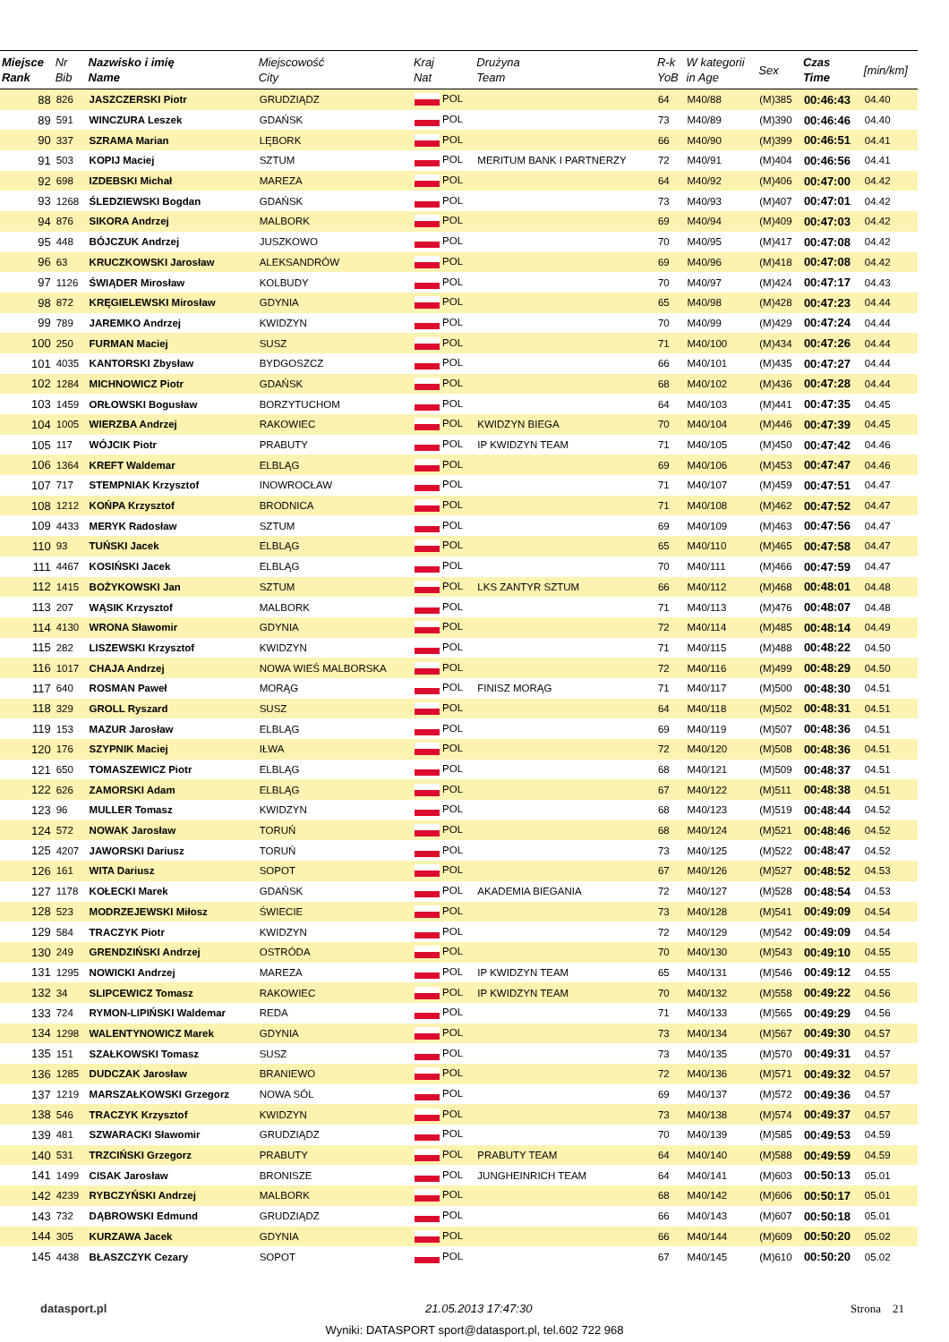| Miejsce Rank | Nr Bib | Nazwisko i imię Name | Miejscowość City | Kraj Nat | Drużyna Team | R-k YoB | W kategorii in Age | Sex | Czas Time | [min/km] |
| --- | --- | --- | --- | --- | --- | --- | --- | --- | --- | --- |
| 88 | 826 | JASZCZERSKI Piotr | GRUDZIĄDZ | POL | | 64 | M40/88 | (M)385 | 00:46:43 | 04.40 |
| 89 | 591 | WINCZURA Leszek | GDAŃSK | POL | | 73 | M40/89 | (M)390 | 00:46:46 | 04.40 |
| 90 | 337 | SZRAMA Marian | LĘBORK | POL | | 66 | M40/90 | (M)399 | 00:46:51 | 04.41 |
| 91 | 503 | KOPIJ Maciej | SZTUM | POL | MERITUM BANK I PARTNERZY | 72 | M40/91 | (M)404 | 00:46:56 | 04.41 |
| 92 | 698 | IZDEBSKI Michał | MAREZA | POL | | 64 | M40/92 | (M)406 | 00:47:00 | 04.42 |
| 93 | 1268 | ŚLEDZIEWSKI Bogdan | GDAŃSK | POL | | 73 | M40/93 | (M)407 | 00:47:01 | 04.42 |
| 94 | 876 | SIKORA Andrzej | MALBORK | POL | | 69 | M40/94 | (M)409 | 00:47:03 | 04.42 |
| 95 | 448 | BÓJCZUK Andrzej | JUSZKOWO | POL | | 70 | M40/95 | (M)417 | 00:47:08 | 04.42 |
| 96 | 63 | KRUCZKOWSKI Jarosław | ALEKSANDRÓW | POL | | 69 | M40/96 | (M)418 | 00:47:08 | 04.42 |
| 97 | 1126 | ŚWIĄDER Mirosław | KOLBUDY | POL | | 70 | M40/97 | (M)424 | 00:47:17 | 04.43 |
| 98 | 872 | KRĘGIELEWSKI Mirosław | GDYNIA | POL | | 65 | M40/98 | (M)428 | 00:47:23 | 04.44 |
| 99 | 789 | JAREMKO Andrzej | KWIDZYN | POL | | 70 | M40/99 | (M)429 | 00:47:24 | 04.44 |
| 100 | 250 | FURMAN Maciej | SUSZ | POL | | 71 | M40/100 | (M)434 | 00:47:26 | 04.44 |
| 101 | 4035 | KANTORSKI Zbysław | BYDGOSZCZ | POL | | 66 | M40/101 | (M)435 | 00:47:27 | 04.44 |
| 102 | 1284 | MICHNOWICZ Piotr | GDAŃSK | POL | | 68 | M40/102 | (M)436 | 00:47:28 | 04.44 |
| 103 | 1459 | ORŁOWSKI Bogusław | BORZYTUCHOM | POL | | 64 | M40/103 | (M)441 | 00:47:35 | 04.45 |
| 104 | 1005 | WIERZBA Andrzej | RAKOWIEC | POL | KWIDZYN BIEGA | 70 | M40/104 | (M)446 | 00:47:39 | 04.45 |
| 105 | 117 | WÓJCIK Piotr | PRABUTY | POL | IP KWIDZYN TEAM | 71 | M40/105 | (M)450 | 00:47:42 | 04.46 |
| 106 | 1364 | KREFT Waldemar | ELBLĄG | POL | | 69 | M40/106 | (M)453 | 00:47:47 | 04.46 |
| 107 | 717 | STEMPNIAK Krzysztof | INOWROCŁAW | POL | | 71 | M40/107 | (M)459 | 00:47:51 | 04.47 |
| 108 | 1212 | KOŃPA Krzysztof | BRODNICA | POL | | 71 | M40/108 | (M)462 | 00:47:52 | 04.47 |
| 109 | 4433 | MERYK Radosław | SZTUM | POL | | 69 | M40/109 | (M)463 | 00:47:56 | 04.47 |
| 110 | 93 | TUŃSKI Jacek | ELBLĄG | POL | | 65 | M40/110 | (M)465 | 00:47:58 | 04.47 |
| 111 | 4467 | KOSIŃSKI Jacek | ELBLĄG | POL | | 70 | M40/111 | (M)466 | 00:47:59 | 04.47 |
| 112 | 1415 | BOŻYKOWSKI Jan | SZTUM | POL | LKS ZANTYR SZTUM | 66 | M40/112 | (M)468 | 00:48:01 | 04.48 |
| 113 | 207 | WĄSIK Krzysztof | MALBORK | POL | | 71 | M40/113 | (M)476 | 00:48:07 | 04.48 |
| 114 | 4130 | WRONA Sławomir | GDYNIA | POL | | 72 | M40/114 | (M)485 | 00:48:14 | 04.49 |
| 115 | 282 | LISZEWSKI Krzysztof | KWIDZYN | POL | | 71 | M40/115 | (M)488 | 00:48:22 | 04.50 |
| 116 | 1017 | CHAJA Andrzej | NOWA WIEŚ MALBORSKA | POL | | 72 | M40/116 | (M)499 | 00:48:29 | 04.50 |
| 117 | 640 | ROSMAN Paweł | MORĄG | POL | FINISZ MORĄG | 71 | M40/117 | (M)500 | 00:48:30 | 04.51 |
| 118 | 329 | GROLL Ryszard | SUSZ | POL | | 64 | M40/118 | (M)502 | 00:48:31 | 04.51 |
| 119 | 153 | MAZUR Jarosław | ELBLĄG | POL | | 69 | M40/119 | (M)507 | 00:48:36 | 04.51 |
| 120 | 176 | SZYPNIK Maciej | IŁWA | POL | | 72 | M40/120 | (M)508 | 00:48:36 | 04.51 |
| 121 | 650 | TOMASZEWICZ Piotr | ELBLĄG | POL | | 68 | M40/121 | (M)509 | 00:48:37 | 04.51 |
| 122 | 626 | ZAMORSKI Adam | ELBLĄG | POL | | 67 | M40/122 | (M)511 | 00:48:38 | 04.51 |
| 123 | 96 | MULLER Tomasz | KWIDZYN | POL | | 68 | M40/123 | (M)519 | 00:48:44 | 04.52 |
| 124 | 572 | NOWAK Jarosław | TORUŃ | POL | | 68 | M40/124 | (M)521 | 00:48:46 | 04.52 |
| 125 | 4207 | JAWORSKI Dariusz | TORUŃ | POL | | 73 | M40/125 | (M)522 | 00:48:47 | 04.52 |
| 126 | 161 | WITA Dariusz | SOPOT | POL | | 67 | M40/126 | (M)527 | 00:48:52 | 04.53 |
| 127 | 1178 | KOŁECKI Marek | GDAŃSK | POL | AKADEMIA BIEGANIA | 72 | M40/127 | (M)528 | 00:48:54 | 04.53 |
| 128 | 523 | MODRZEJEWSKI Miłosz | ŚWIECIE | POL | | 73 | M40/128 | (M)541 | 00:49:09 | 04.54 |
| 129 | 584 | TRACZYK Piotr | KWIDZYN | POL | | 72 | M40/129 | (M)542 | 00:49:09 | 04.54 |
| 130 | 249 | GRENDZIŃSKI Andrzej | OSTRÓDA | POL | | 70 | M40/130 | (M)543 | 00:49:10 | 04.55 |
| 131 | 1295 | NOWICKI Andrzej | MAREZA | POL | IP KWIDZYN TEAM | 65 | M40/131 | (M)546 | 00:49:12 | 04.55 |
| 132 | 34 | SLIPCEWICZ Tomasz | RAKOWIEC | POL | IP KWIDZYN TEAM | 70 | M40/132 | (M)558 | 00:49:22 | 04.56 |
| 133 | 724 | RYMON-LIPIŃSKI Waldemar | REDA | POL | | 71 | M40/133 | (M)565 | 00:49:29 | 04.56 |
| 134 | 1298 | WALENTYNOWICZ Marek | GDYNIA | POL | | 73 | M40/134 | (M)567 | 00:49:30 | 04.57 |
| 135 | 151 | SZAŁKOWSKI Tomasz | SUSZ | POL | | 73 | M40/135 | (M)570 | 00:49:31 | 04.57 |
| 136 | 1285 | DUDCZAK Jarosław | BRANIEWO | POL | | 72 | M40/136 | (M)571 | 00:49:32 | 04.57 |
| 137 | 1219 | MARSZAŁKOWSKI Grzegorz | NOWA SÓL | POL | | 69 | M40/137 | (M)572 | 00:49:36 | 04.57 |
| 138 | 546 | TRACZYK Krzysztof | KWIDZYN | POL | | 73 | M40/138 | (M)574 | 00:49:37 | 04.57 |
| 139 | 481 | SZWARACKI Sławomir | GRUDZIĄDZ | POL | | 70 | M40/139 | (M)585 | 00:49:53 | 04.59 |
| 140 | 531 | TRZCIŃSKI Grzegorz | PRABUTY | POL | PRABUTY TEAM | 64 | M40/140 | (M)588 | 00:49:59 | 04.59 |
| 141 | 1499 | CISAK Jarosław | BRONISZE | POL | JUNGHEINRICH TEAM | 64 | M40/141 | (M)603 | 00:50:13 | 05.01 |
| 142 | 4239 | RYBCZYŃSKI Andrzej | MALBORK | POL | | 68 | M40/142 | (M)606 | 00:50:17 | 05.01 |
| 143 | 732 | DĄBROWSKI Edmund | GRUDZIĄDZ | POL | | 66 | M40/143 | (M)607 | 00:50:18 | 05.01 |
| 144 | 305 | KURZAWA Jacek | GDYNIA | POL | | 66 | M40/144 | (M)609 | 00:50:20 | 05.02 |
| 145 | 4438 | BŁASZCZYK Cezary | SOPOT | POL | | 67 | M40/145 | (M)610 | 00:50:20 | 05.02 |
datasport.pl 21.05.2013 17:47:30 Strona 21
Wyniki: DATASPORT sport@datasport.pl, tel.602 722 968